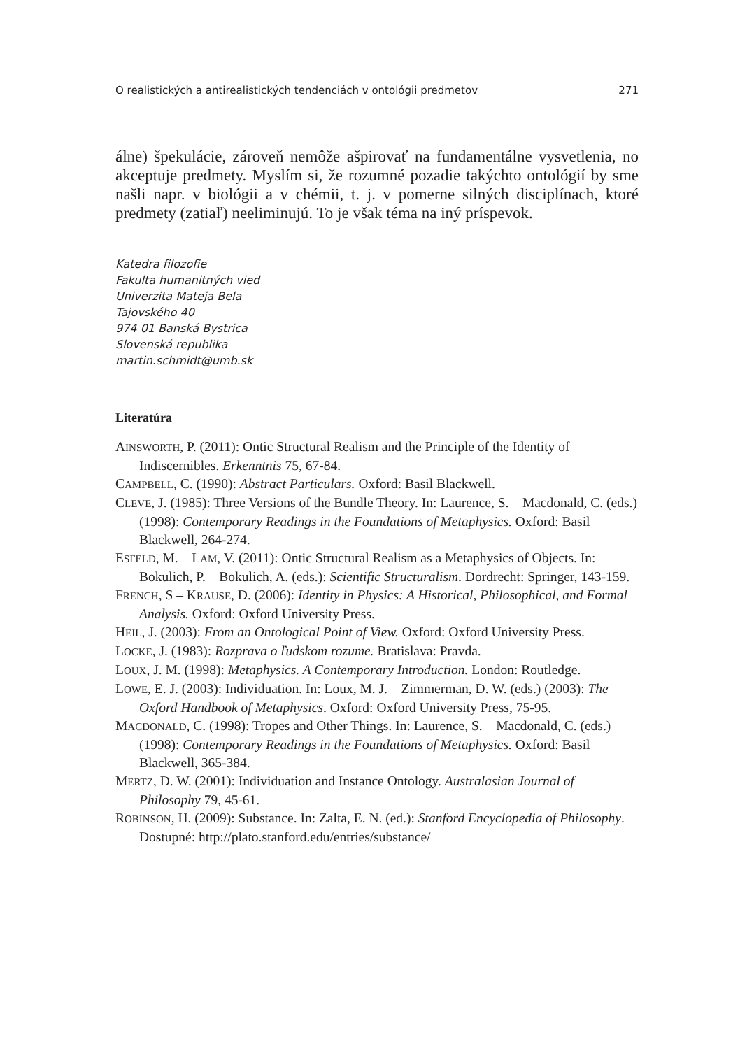O realistických a antirealistických tendenciách v ontológii predmetov 271
álne) špekulácie, zároveň nemôže ašpirovať na fundamentálne vysvetlenia, no akceptuje predmety. Myslím si, že rozumné pozadie takýchto ontológií by sme našli napr. v biológii a v chémii, t. j. v pomerne silných disciplínach, ktoré predmety (zatiaľ) neeliminujú. To je však téma na iný príspevok.
Katedra filozofie
Fakulta humanitných vied
Univerzita Mateja Bela
Tajovského 40
974 01 Banská Bystrica
Slovenská republika
martin.schmidt@umb.sk
Literatúra
AINSWORTH, P. (2011): Ontic Structural Realism and the Principle of the Identity of Indiscernibles. Erkenntnis 75, 67-84.
CAMPBELL, C. (1990): Abstract Particulars. Oxford: Basil Blackwell.
CLEVE, J. (1985): Three Versions of the Bundle Theory. In: Laurence, S. – Macdonald, C. (eds.) (1998): Contemporary Readings in the Foundations of Metaphysics. Oxford: Basil Blackwell, 264-274.
ESFELD, M. – LAM, V. (2011): Ontic Structural Realism as a Metaphysics of Objects. In: Bokulich, P. – Bokulich, A. (eds.): Scientific Structuralism. Dordrecht: Springer, 143-159.
FRENCH, S – KRAUSE, D. (2006): Identity in Physics: A Historical, Philosophical, and Formal Analysis. Oxford: Oxford University Press.
HEIL, J. (2003): From an Ontological Point of View. Oxford: Oxford University Press.
LOCKE, J. (1983): Rozprava o ľudskom rozume. Bratislava: Pravda.
LOUX, J. M. (1998): Metaphysics. A Contemporary Introduction. London: Routledge.
LOWE, E. J. (2003): Individuation. In: Loux, M. J. – Zimmerman, D. W. (eds.) (2003): The Oxford Handbook of Metaphysics. Oxford: Oxford University Press, 75-95.
MACDONALD, C. (1998): Tropes and Other Things. In: Laurence, S. – Macdonald, C. (eds.) (1998): Contemporary Readings in the Foundations of Metaphysics. Oxford: Basil Blackwell, 365-384.
MERTZ, D. W. (2001): Individuation and Instance Ontology. Australasian Journal of Philosophy 79, 45-61.
ROBINSON, H. (2009): Substance. In: Zalta, E. N. (ed.): Stanford Encyclopedia of Philosophy. Dostupné: http://plato.stanford.edu/entries/substance/